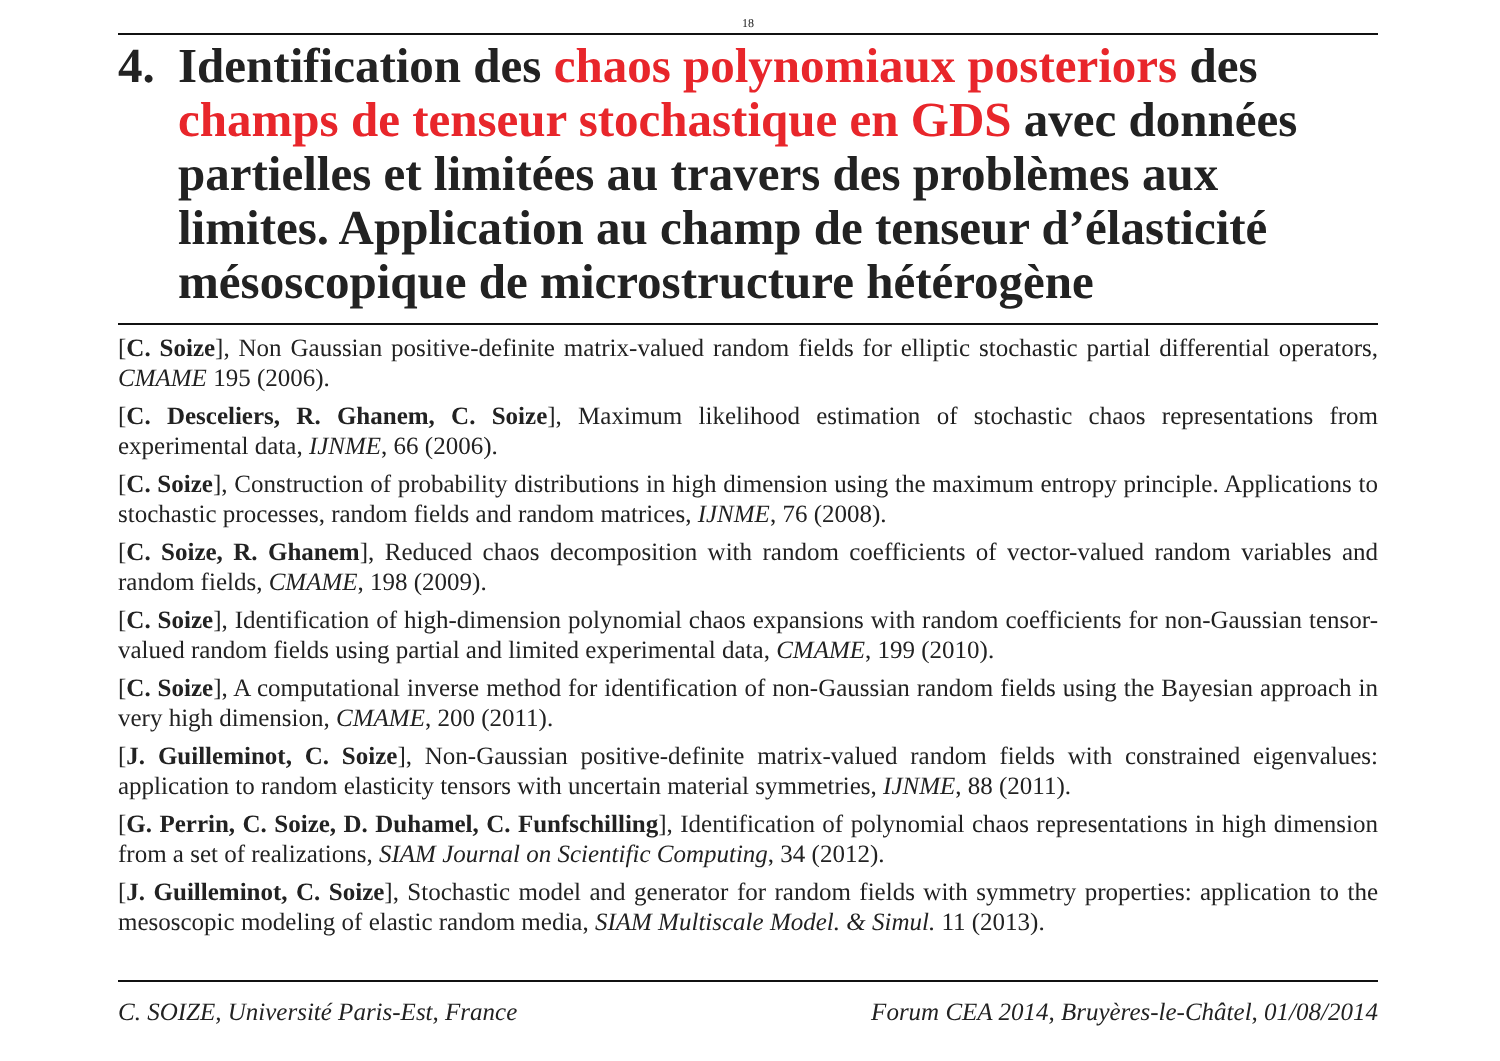18
4. Identification des chaos polynomiaux posteriors des champs de tenseur stochastique en GDS avec données partielles et limitées au travers des problèmes aux limites. Application au champ de tenseur d’élasticité mésoscopique de microstructure hétérogène
[C. Soize], Non Gaussian positive-definite matrix-valued random fields for elliptic stochastic partial differential operators, CMAME 195 (2006).
[C. Desceliers, R. Ghanem, C. Soize], Maximum likelihood estimation of stochastic chaos representations from experimental data, IJNME, 66 (2006).
[C. Soize], Construction of probability distributions in high dimension using the maximum entropy principle. Applications to stochastic processes, random fields and random matrices, IJNME, 76 (2008).
[C. Soize, R. Ghanem], Reduced chaos decomposition with random coefficients of vector-valued random variables and random fields, CMAME, 198 (2009).
[C. Soize], Identification of high-dimension polynomial chaos expansions with random coefficients for non-Gaussian tensor-valued random fields using partial and limited experimental data, CMAME, 199 (2010).
[C. Soize], A computational inverse method for identification of non-Gaussian random fields using the Bayesian approach in very high dimension, CMAME, 200 (2011).
[J. Guilleminot, C. Soize], Non-Gaussian positive-definite matrix-valued random fields with constrained eigenvalues: application to random elasticity tensors with uncertain material symmetries, IJNME, 88 (2011).
[G. Perrin, C. Soize, D. Duhamel, C. Funfschilling], Identification of polynomial chaos representations in high dimension from a set of realizations, SIAM Journal on Scientific Computing, 34 (2012).
[J. Guilleminot, C. Soize], Stochastic model and generator for random fields with symmetry properties: application to the mesoscopic modeling of elastic random media, SIAM Multiscale Model. & Simul. 11 (2013).
C. SOIZE, Université Paris-Est, France Forum CEA 2014, Bruyères-le-Châtel, 01/08/2014